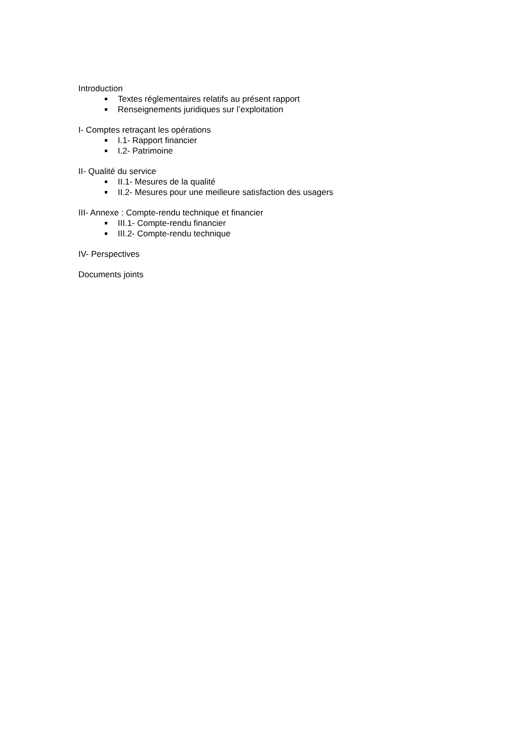Introduction
Textes réglementaires relatifs au présent rapport
Renseignements juridiques sur l’exploitation
I- Comptes retraçant les opérations
I.1- Rapport financier
I.2- Patrimoine
II- Qualité du service
II.1- Mesures de la qualité
II.2- Mesures pour une meilleure satisfaction des usagers
III- Annexe : Compte-rendu technique et financier
III.1- Compte-rendu financier
III.2- Compte-rendu technique
IV- Perspectives
Documents joints